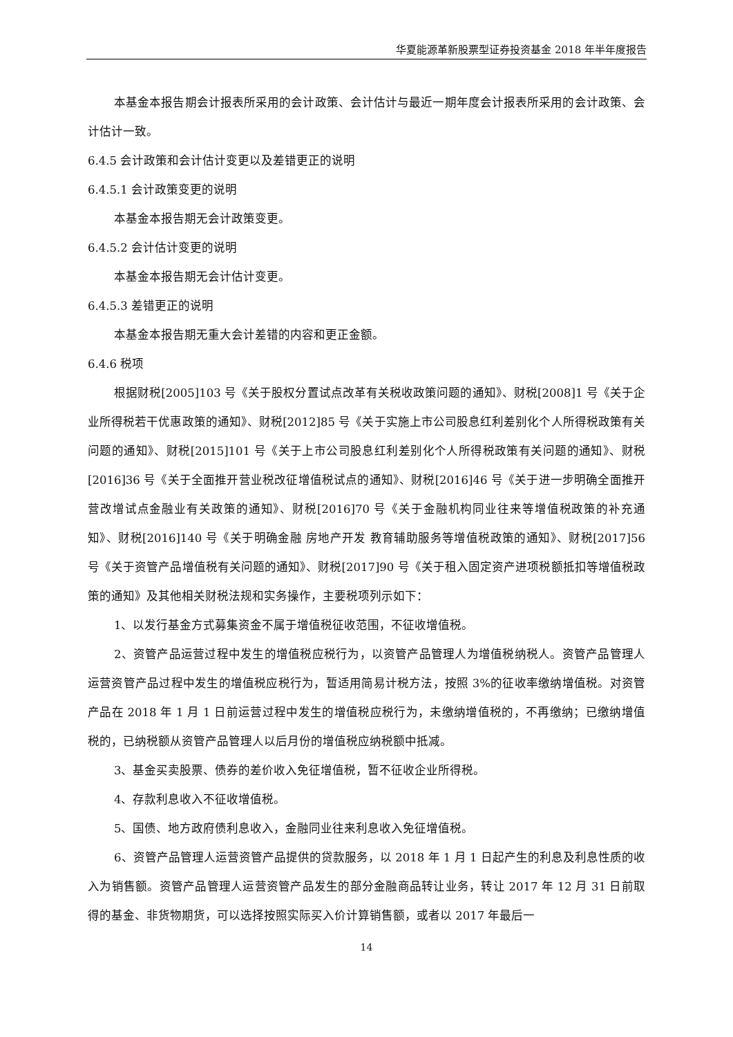华夏能源革新股票型证券投资基金 2018 年半年度报告
本基金本报告期会计报表所采用的会计政策、会计估计与最近一期年度会计报表所采用的会计政策、会计估计一致。
6.4.5 会计政策和会计估计变更以及差错更正的说明
6.4.5.1 会计政策变更的说明
本基金本报告期无会计政策变更。
6.4.5.2 会计估计变更的说明
本基金本报告期无会计估计变更。
6.4.5.3 差错更正的说明
本基金本报告期无重大会计差错的内容和更正金额。
6.4.6 税项
根据财税[2005]103 号《关于股权分置试点改革有关税收政策问题的通知》、财税[2008]1 号《关于企业所得税若干优惠政策的通知》、财税[2012]85 号《关于实施上市公司股息红利差别化个人所得税政策有关问题的通知》、财税[2015]101 号《关于上市公司股息红利差别化个人所得税政策有关问题的通知》、财税[2016]36 号《关于全面推开营业税改征增值税试点的通知》、财税[2016]46 号《关于进一步明确全面推开营改增试点金融业有关政策的通知》、财税[2016]70 号《关于金融机构同业往来等增值税政策的补充通知》、财税[2016]140 号《关于明确金融 房地产开发 教育辅助服务等增值税政策的通知》、财税[2017]56 号《关于资管产品增值税有关问题的通知》、财税[2017]90 号《关于租入固定资产进项税额抵扣等增值税政策的通知》及其他相关财税法规和实务操作，主要税项列示如下：
1、以发行基金方式募集资金不属于增值税征收范围，不征收增值税。
2、资管产品运营过程中发生的增值税应税行为，以资管产品管理人为增值税纳税人。资管产品管理人运营资管产品过程中发生的增值税应税行为，暂适用简易计税方法，按照 3%的征收率缴纳增值税。对资管产品在 2018 年 1 月 1 日前运营过程中发生的增值税应税行为，未缴纳增值税的，不再缴纳；已缴纳增值税的，已纳税额从资管产品管理人以后月份的增值税应纳税额中抵减。
3、基金买卖股票、债券的差价收入免征增值税，暂不征收企业所得税。
4、存款利息收入不征收增值税。
5、国债、地方政府债利息收入，金融同业往来利息收入免征增值税。
6、资管产品管理人运营资管产品提供的贷款服务，以 2018 年 1 月 1 日起产生的利息及利息性质的收入为销售额。资管产品管理人运营资管产品发生的部分金融商品转让业务，转让 2017 年 12 月 31 日前取得的基金、非货物期货，可以选择按照实际买入价计算销售额，或者以 2017 年最后一
14